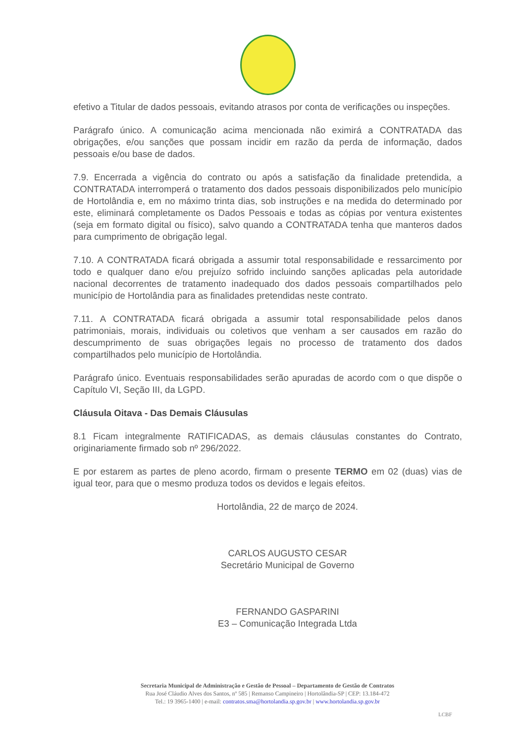efetivo a Titular de dados pessoais, evitando atrasos por conta de verificações ou inspeções.
Parágrafo único. A comunicação acima mencionada não eximirá a CONTRATADA das obrigações, e/ou sanções que possam incidir em razão da perda de informação, dados pessoais e/ou base de dados.
7.9. Encerrada a vigência do contrato ou após a satisfação da finalidade pretendida, a CONTRATADA interromperá o tratamento dos dados pessoais disponibilizados pelo município de Hortolândia e, em no máximo trinta dias, sob instruções e na medida do determinado por este, eliminará completamente os Dados Pessoais e todas as cópias por ventura existentes (seja em formato digital ou físico), salvo quando a CONTRATADA tenha que manteros dados para cumprimento de obrigação legal.
7.10. A CONTRATADA ficará obrigada a assumir total responsabilidade e ressarcimento por todo e qualquer dano e/ou prejuízo sofrido incluindo sanções aplicadas pela autoridade nacional decorrentes de tratamento inadequado dos dados pessoais compartilhados pelo município de Hortolândia para as finalidades pretendidas neste contrato.
7.11. A CONTRATADA ficará obrigada a assumir total responsabilidade pelos danos patrimoniais, morais, individuais ou coletivos que venham a ser causados em razão do descumprimento de suas obrigações legais no processo de tratamento dos dados compartilhados pelo município de Hortolândia.
Parágrafo único. Eventuais responsabilidades serão apuradas de acordo com o que dispõe o Capítulo VI, Seção III, da LGPD.
Cláusula Oitava - Das Demais Cláusulas
8.1 Ficam integralmente RATIFICADAS, as demais cláusulas constantes do Contrato, originariamente firmado sob nº 296/2022.
E por estarem as partes de pleno acordo, firmam o presente TERMO em 02 (duas) vias de igual teor, para que o mesmo produza todos os devidos e legais efeitos.
Hortolândia, 22 de março de 2024.
CARLOS AUGUSTO CESAR
Secretário Municipal de Governo
FERNANDO GASPARINI
E3 – Comunicação Integrada Ltda
Secretaria Municipal de Administração e Gestão de Pessoal – Departamento de Gestão de Contratos
Rua José Cláudio Alves dos Santos, nº 585 | Remanso Campineiro | Hortolândia-SP | CEP: 13.184-472
Tel.: 19 3965-1400 | e-mail: contratos.sma@hortolandia.sp.gov.br | www.hortolandia.sp.gov.br
LCBF